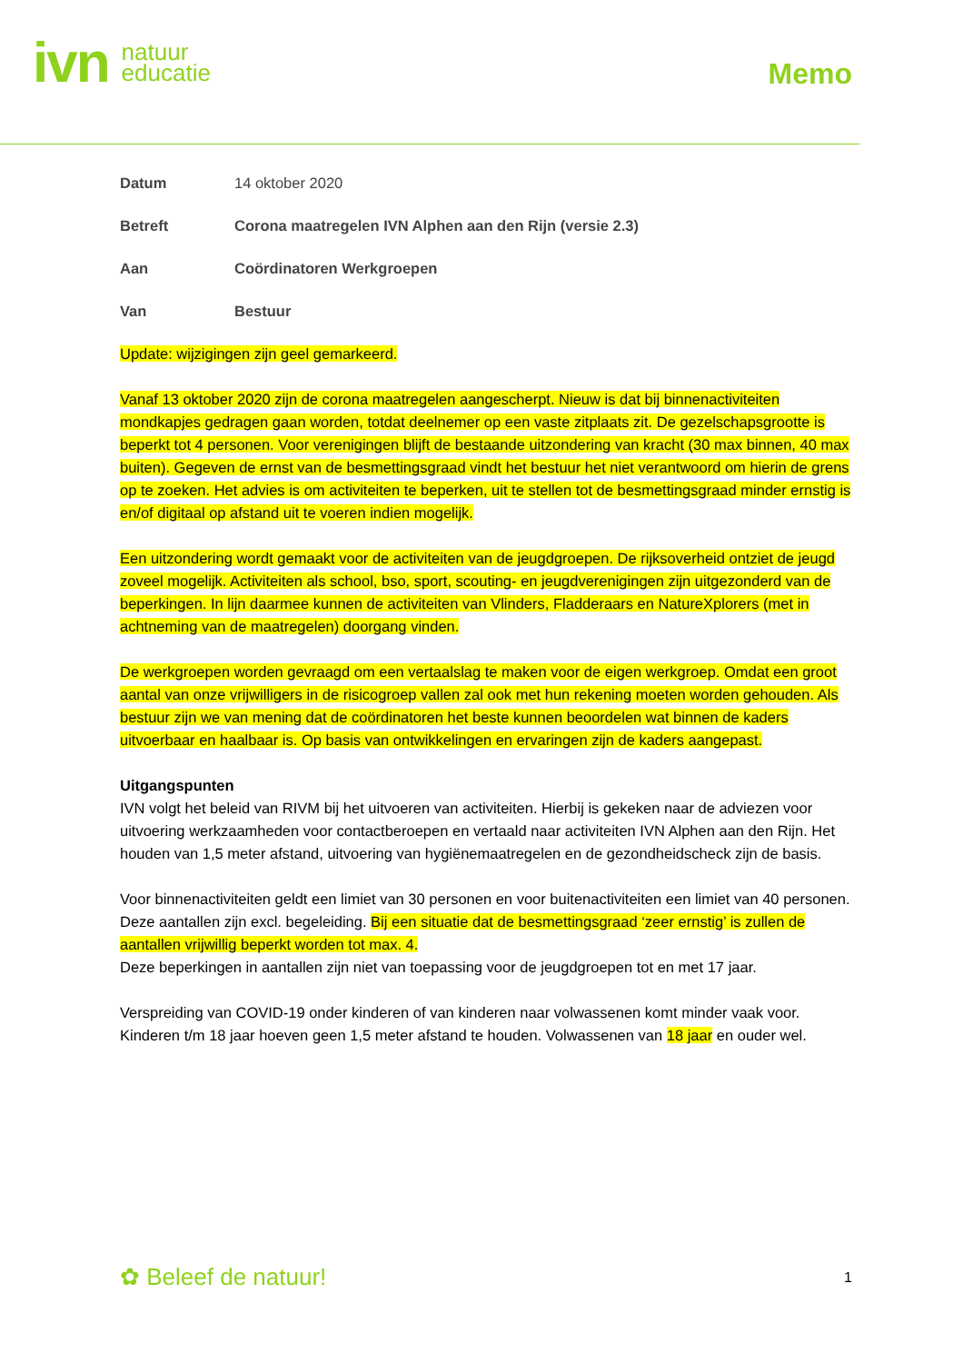ivn natuur
educatie
Memo
Datum 14 oktober 2020
Betreft Corona maatregelen IVN Alphen aan den Rijn (versie 2.3)
Aan Coördinatoren Werkgroepen
Van Bestuur
Update: wijzigingen zijn geel gemarkeerd.
Vanaf 13 oktober 2020 zijn de corona maatregelen aangescherpt. Nieuw is dat bij binnenactiviteiten mondkapjes gedragen gaan worden, totdat deelnemer op een vaste zitplaats zit. De gezelschapsgrootte is beperkt tot 4 personen. Voor verenigingen blijft de bestaande uitzondering van kracht (30 max binnen, 40 max buiten). Gegeven de ernst van de besmettingsgraad vindt het bestuur het niet verantwoord om hierin de grens op te zoeken. Het advies is om activiteiten te beperken, uit te stellen tot de besmettingsgraad minder ernstig is en/of digitaal op afstand uit te voeren indien mogelijk.
Een uitzondering wordt gemaakt voor de activiteiten van de jeugdgroepen. De rijksoverheid ontziet de jeugd zoveel mogelijk. Activiteiten als school, bso, sport, scouting- en jeugdverenigingen zijn uitgezonderd van de beperkingen. In lijn daarmee kunnen de activiteiten van Vlinders, Fladderaars en NatureXplorers (met in achtneming van de maatregelen) doorgang vinden.
De werkgroepen worden gevraagd om een vertaalslag te maken voor de eigen werkgroep. Omdat een groot aantal van onze vrijwilligers in de risicogroep vallen zal ook met hun rekening moeten worden gehouden. Als bestuur zijn we van mening dat de coördinatoren het beste kunnen beoordelen wat binnen de kaders uitvoerbaar en haalbaar is. Op basis van ontwikkelingen en ervaringen zijn de kaders aangepast.
Uitgangspunten
IVN volgt het beleid van RIVM bij het uitvoeren van activiteiten. Hierbij is gekeken naar de adviezen voor uitvoering werkzaamheden voor contactberoepen en vertaald naar activiteiten IVN Alphen aan den Rijn. Het houden van 1,5 meter afstand, uitvoering van hygiënemaatregelen en de gezondheidscheck zijn de basis.
Voor binnenactiviteiten geldt een limiet van 30 personen en voor buitenactiviteiten een limiet van 40 personen. Deze aantallen zijn excl. begeleiding. Bij een situatie dat de besmettingsgraad ‘zeer ernstig’ is zullen de aantallen vrijwillig beperkt worden tot max. 4.
Deze beperkingen in aantallen zijn niet van toepassing voor de jeugdgroepen tot en met 17 jaar.
Verspreiding van COVID-19 onder kinderen of van kinderen naar volwassenen komt minder vaak voor. Kinderen t/m 18 jaar hoeven geen 1,5 meter afstand te houden. Volwassenen van 18 jaar en ouder wel.
✿ Beleef de natuur! 1